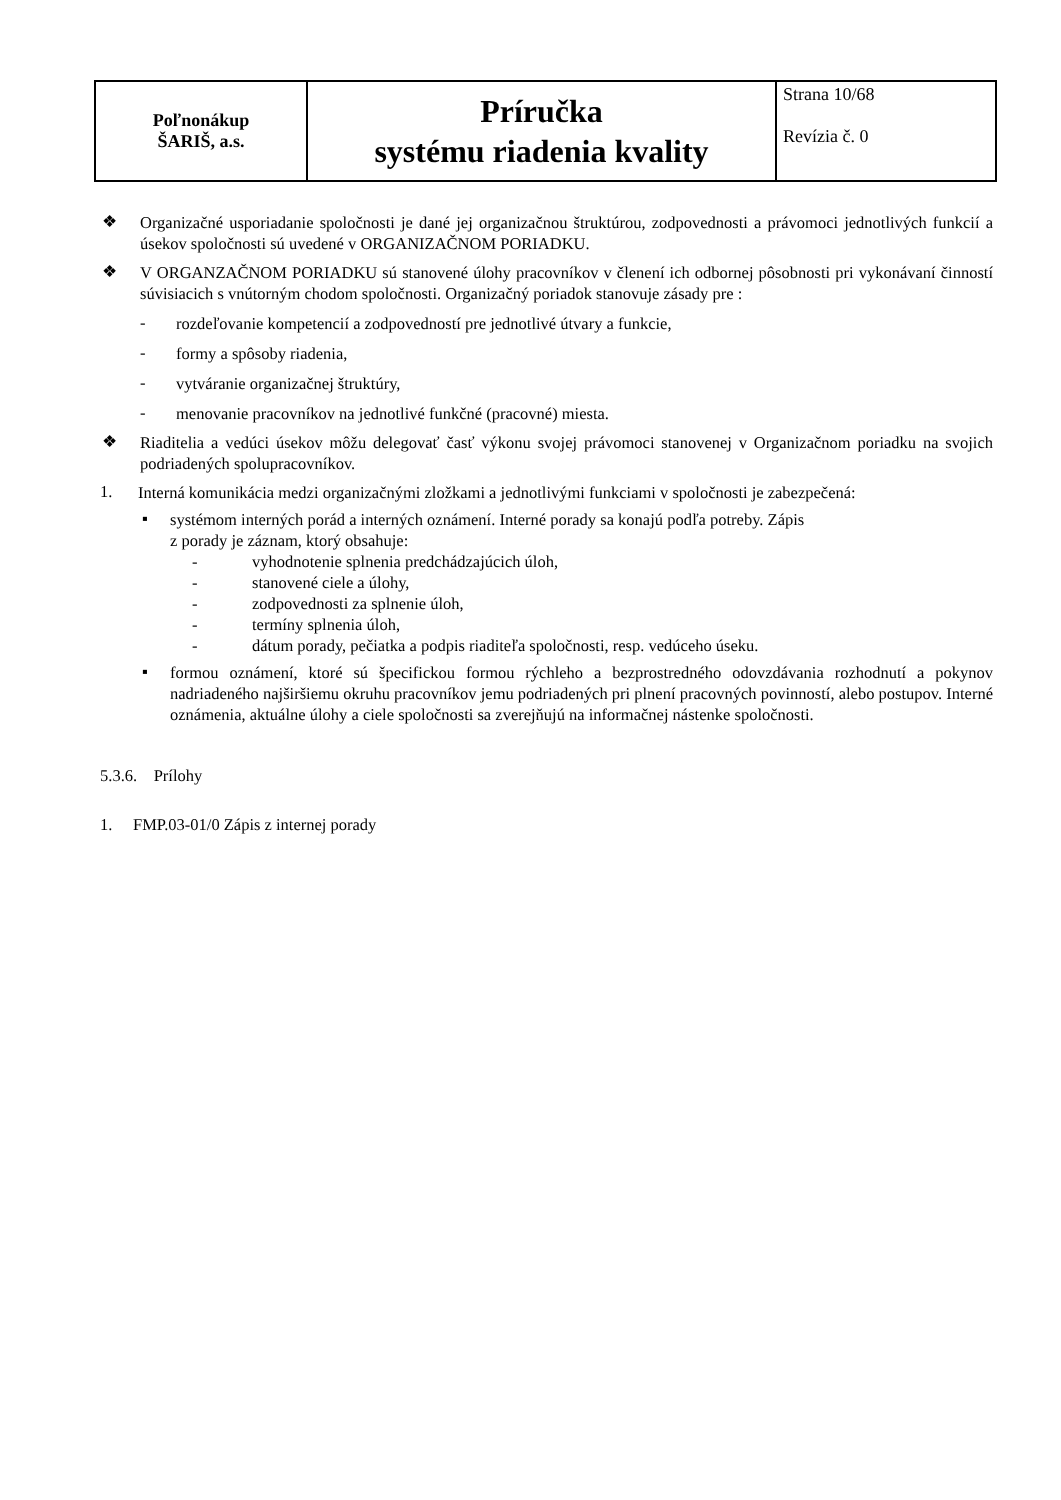| Poľnonákup ŠARIŠ, a.s. | Príručka systému riadenia kvality | Strana 10/68 Revízia č. 0 |
❖
Organizačné usporiadanie spoločnosti je dané jej organizačnou štruktúrou, zodpovednosti a právomoci jednotlivých funkcií a úsekov spoločnosti sú uvedené v ORGANIZAČNOM PORIADKU.
❖
V ORGANZAČNOM PORIADKU sú stanovené úlohy pracovníkov v členení ich odbornej pôsobnosti pri vykonávaní činností súvisiacich s vnútorným chodom spoločnosti. Organizačný poriadok stanovuje zásady pre :
-
rozdeľovanie kompetencií a zodpovedností pre jednotlivé útvary a funkcie,
-
formy a spôsoby riadenia,
-
vytváranie organizačnej štruktúry,
-
menovanie pracovníkov na jednotlivé funkčné (pracovné) miesta.
❖
Riaditelia a vedúci úsekov môžu delegovať časť výkonu svojej právomoci stanovenej v Organizačnom poriadku na svojich podriadených spolupracovníkov.
1.
Interná komunikácia medzi organizačnými zložkami a jednotlivými funkciami v spoločnosti je zabezpečená:
▪
systémom interných porád a interných oznámení. Interné porady sa konajú podľa potreby. Zápis
z porady je záznam, ktorý obsahuje:
- vyhodnotenie splnenia predchádzajúcich úloh,
- stanovené ciele a úlohy,
- zodpovednosti za splnenie úloh,
- termíny splnenia úloh,
- dátum porady, pečiatka a podpis riaditeľa spoločnosti, resp. vedúceho úseku.
▪
formou oznámení, ktoré sú špecifickou formou rýchleho a bezprostredného odovzdávania rozhodnutí a pokynov nadriadeného najširšiemu okruhu pracovníkov jemu podriadených pri plnení pracovných povinností, alebo postupov. Interné oznámenia, aktuálne úlohy a ciele spoločnosti sa zverejňujú na informačnej nástenke spoločnosti.
5.3.6. Prílohy
1. FMP.03-01/0 Zápis z internej porady